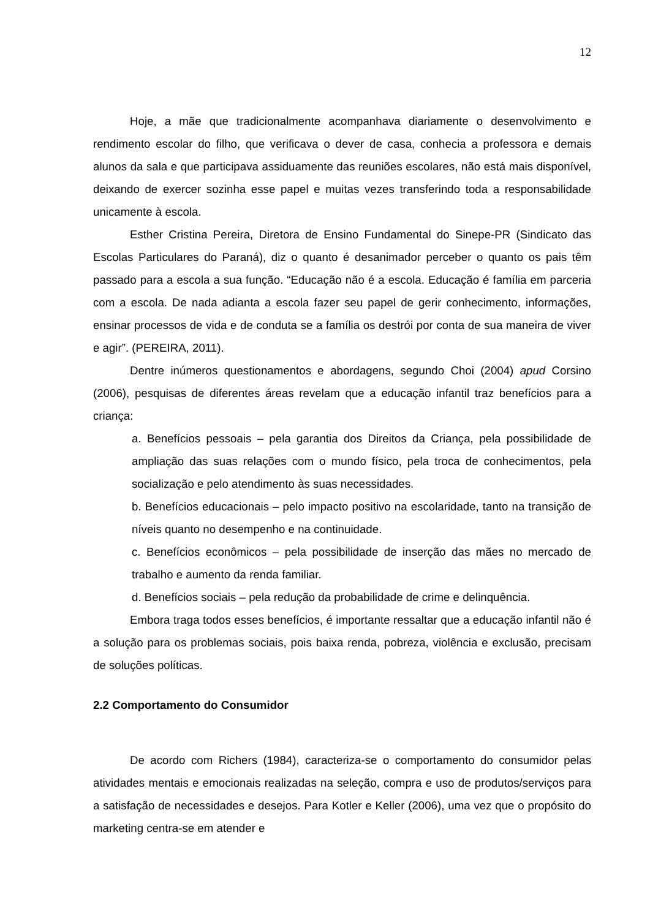12
Hoje, a mãe que tradicionalmente acompanhava diariamente o desenvolvimento e rendimento escolar do filho, que verificava o dever de casa, conhecia a professora e demais alunos da sala e que participava assiduamente das reuniões escolares, não está mais disponível, deixando de exercer sozinha esse papel e muitas vezes transferindo toda a responsabilidade unicamente à escola.
Esther Cristina Pereira, Diretora de Ensino Fundamental do Sinepe-PR (Sindicato das Escolas Particulares do Paraná), diz o quanto é desanimador perceber o quanto os pais têm passado para a escola a sua função. “Educação não é a escola. Educação é família em parceria com a escola. De nada adianta a escola fazer seu papel de gerir conhecimento, informações, ensinar processos de vida e de conduta se a família os destrói por conta de sua maneira de viver e agir”. (PEREIRA, 2011).
Dentre inúmeros questionamentos e abordagens, segundo Choi (2004) apud Corsino (2006), pesquisas de diferentes áreas revelam que a educação infantil traz benefícios para a criança:
a. Benefícios pessoais – pela garantia dos Direitos da Criança, pela possibilidade de ampliação das suas relações com o mundo físico, pela troca de conhecimentos, pela socialização e pelo atendimento às suas necessidades.
b. Benefícios educacionais – pelo impacto positivo na escolaridade, tanto na transição de níveis quanto no desempenho e na continuidade.
c. Benefícios econômicos – pela possibilidade de inserção das mães no mercado de trabalho e aumento da renda familiar.
d. Benefícios sociais – pela redução da probabilidade de crime e delinquência.
Embora traga todos esses benefícios, é importante ressaltar que a educação infantil não é a solução para os problemas sociais, pois baixa renda, pobreza, violência e exclusão, precisam de soluções políticas.
2.2 Comportamento do Consumidor
De acordo com Richers (1984), caracteriza-se o comportamento do consumidor pelas atividades mentais e emocionais realizadas na seleção, compra e uso de produtos/serviços para a satisfação de necessidades e desejos. Para Kotler e Keller (2006), uma vez que o propósito do marketing centra-se em atender e